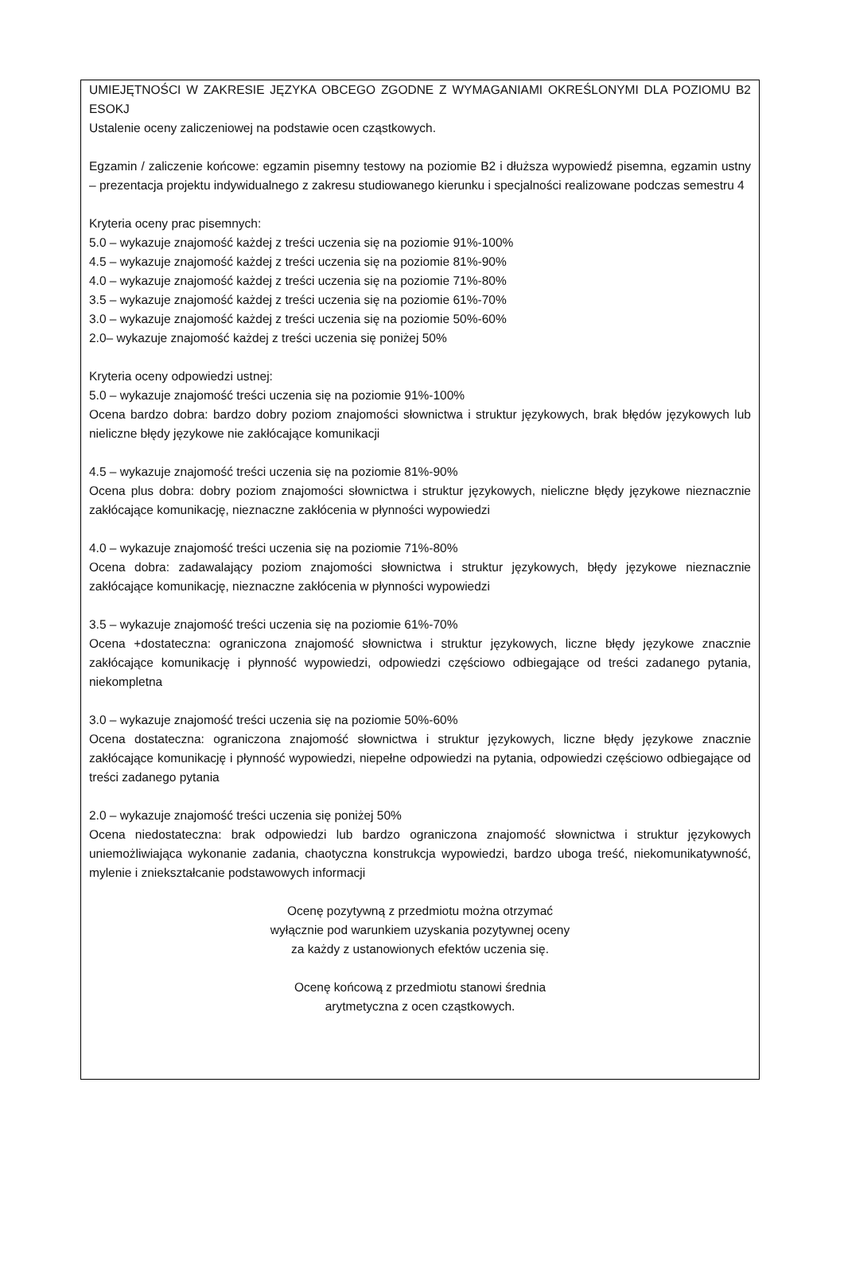UMIEJĘTNOŚCI W ZAKRESIE JĘZYKA OBCEGO ZGODNE Z WYMAGANIAMI OKREŚLONYMI DLA POZIOMU B2 ESOKJ
Ustalenie oceny zaliczeniowej na podstawie ocen cząstkowych.
Egzamin / zaliczenie końcowe: egzamin pisemny testowy na poziomie B2 i dłuższa wypowiedź pisemna, egzamin ustny – prezentacja projektu indywidualnego z zakresu studiowanego kierunku i specjalności realizowane podczas semestru 4
Kryteria oceny prac pisemnych:
5.0 – wykazuje znajomość każdej z treści uczenia się na poziomie 91%-100%
4.5 – wykazuje znajomość każdej z treści uczenia się na poziomie 81%-90%
4.0 – wykazuje znajomość każdej z treści uczenia się na poziomie 71%-80%
3.5 – wykazuje znajomość każdej z treści uczenia się na poziomie 61%-70%
3.0 – wykazuje znajomość każdej z treści uczenia się na poziomie 50%-60%
2.0– wykazuje znajomość każdej z treści uczenia się poniżej 50%
Kryteria oceny odpowiedzi ustnej:
5.0 – wykazuje znajomość treści uczenia się na poziomie 91%-100%
Ocena bardzo dobra: bardzo dobry poziom znajomości słownictwa i struktur językowych, brak błędów językowych lub nieliczne błędy językowe nie zakłócające komunikacji
4.5 – wykazuje znajomość treści uczenia się na poziomie 81%-90%
Ocena plus dobra: dobry poziom znajomości słownictwa i struktur językowych, nieliczne błędy językowe nieznacznie zakłócające komunikację, nieznaczne zakłócenia w płynności wypowiedzi
4.0 – wykazuje znajomość treści uczenia się na poziomie 71%-80%
Ocena dobra: zadawalający poziom znajomości słownictwa i struktur językowych, błędy językowe nieznacznie zakłócające komunikację, nieznaczne zakłócenia w płynności wypowiedzi
3.5 – wykazuje znajomość treści uczenia się na poziomie 61%-70%
Ocena +dostateczna: ograniczona znajomość słownictwa i struktur językowych, liczne błędy językowe znacznie zakłócające komunikację i płynność wypowiedzi, odpowiedzi częściowo odbiegające od treści zadanego pytania, niekompletna
3.0 – wykazuje znajomość treści uczenia się na poziomie 50%-60%
Ocena dostateczna: ograniczona znajomość słownictwa i struktur językowych, liczne błędy językowe znacznie zakłócające komunikację i płynność wypowiedzi, niepełne odpowiedzi na pytania, odpowiedzi częściowo odbiegające od treści zadanego pytania
2.0 – wykazuje znajomość treści uczenia się poniżej 50%
Ocena niedostateczna: brak odpowiedzi lub bardzo ograniczona znajomość słownictwa i struktur językowych uniemożliwiająca wykonanie zadania, chaotyczna konstrukcja wypowiedzi, bardzo uboga treść, niekomunikatywność, mylenie i zniekształcanie podstawowych informacji
Ocenę pozytywną z przedmiotu można otrzymać
wyłącznie pod warunkiem uzyskania pozytywnej oceny
za każdy z ustanowionych efektów uczenia się.
Ocenę końcową z przedmiotu stanowi średnia
arytmetyczna z ocen cząstkowych.